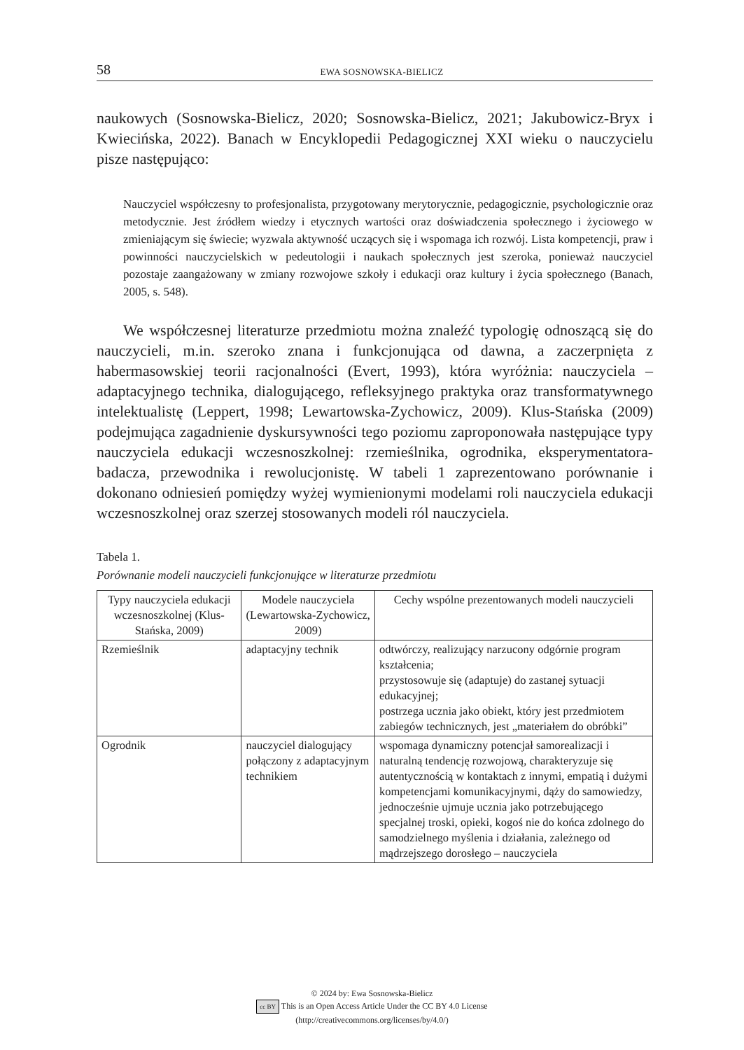58 EWA SOSNOWSKA-BIELICZ
naukowych (Sosnowska-Bielicz, 2020; Sosnowska-Bielicz, 2021; Jakubowicz-Bryx i Kwiecińska, 2022). Banach w Encyklopedii Pedagogicznej XXI wieku o nauczycielu pisze następująco:
Nauczyciel współczesny to profesjonalista, przygotowany merytorycznie, pedagogicznie, psychologicznie oraz metodycznie. Jest źródłem wiedzy i etycznych wartości oraz doświadczenia społecznego i życiowego w zmieniającym się świecie; wyzwala aktywność uczących się i wspomaga ich rozwój. Lista kompetencji, praw i powinności nauczycielskich w pedeutologii i naukach społecznych jest szeroka, ponieważ nauczyciel pozostaje zaangażowany w zmiany rozwojowe szkoły i edukacji oraz kultury i życia społecznego (Banach, 2005, s. 548).
We współczesnej literaturze przedmiotu można znaleźć typologię odnoszącą się do nauczycieli, m.in. szeroko znana i funkcjonująca od dawna, a zaczerpnięta z habermasowskiej teorii racjonalności (Evert, 1993), która wyróżnia: nauczyciela – adaptacyjnego technika, dialogującego, refleksyjnego praktyka oraz transformatywnego intelektualistę (Leppert, 1998; Lewartowska-Zychowicz, 2009). Klus-Stańska (2009) podejmująca zagadnienie dyskursywności tego poziomu zaproponowała następujące typy nauczyciela edukacji wczesnoszkolnej: rzemieślnika, ogrodnika, eksperymentatora-badacza, przewodnika i rewolucjonistę. W tabeli 1 zaprezentowano porównanie i dokonano odniesień pomiędzy wyżej wymienionymi modelami roli nauczyciela edukacji wczesnoszkolnej oraz szerzej stosowanych modeli ról nauczyciela.
Tabela 1.
Porównanie modeli nauczycieli funkcjonujące w literaturze przedmiotu
| Typy nauczyciela edukacji wczesnoszkolnej (Klus-Stańska, 2009) | Modele nauczyciela (Lewartowska-Zychowicz, 2009) | Cechy wspólne prezentowanych modeli nauczycieli |
| Rzemieślnik | adaptacyjny technik | odtwórczy, realizujący narzucony odgórnie program kształcenia; przystosowuje się (adaptuje) do zastanej sytuacji edukacyjnej; postrzega ucznia jako obiekt, który jest przedmiotem zabiegów technicznych, jest „materiałem do obróbki” |
| Ogrodnik | nauczyciel dialogujący połączony z adaptacyjnym technikiem | wspomaga dynamiczny potencjał samorealizacji i naturalną tendencję rozwojową, charakteryzuje się autentycznością w kontaktach z innymi, empatią i dużymi kompetencjami komunikacyjnymi, dąży do samowiedzy, jednocześnie ujmuje ucznia jako potrzebującego specjalnej troski, opieki, kogoś nie do końca zdolnego do samodzielnego myślenia i działania, zależnego od mądrzejszego dorosłego – nauczyciela |
© 2024 by: Ewa Sosnowska-Bielicz
cc BY This is an Open Access Article Under the CC BY 4.0 License
(http://creativecommons.org/licenses/by/4.0/)